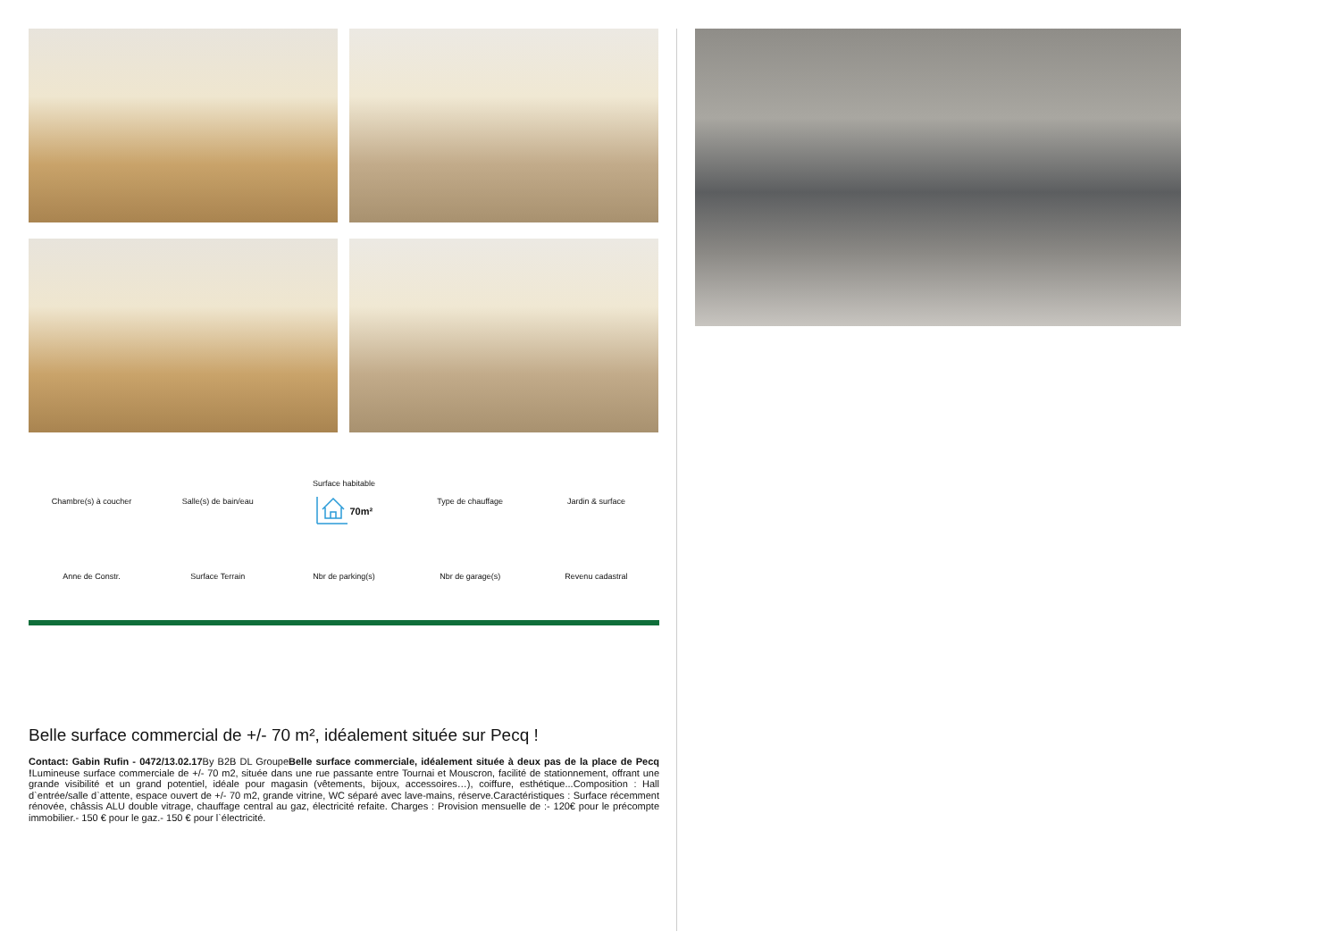Chambre(s) à coucher
Salle(s) de bain/eau
Surface habitable
70m²
Type de chauffage
Jardin & surface
Anne de Constr.
Surface Terrain
Nbr de parking(s)
Nbr de garage(s)
Revenu cadastral
Belle surface commercial de +/- 70 m², idéalement située sur Pecq !
Contact: Gabin Rufin - 0472/13.02.17 By B2B DL GroupeBelle surface commerciale, idéalement située à deux pas de la place de Pecq !Lumineuse surface commerciale de +/- 70 m2, située dans une rue passante entre Tournai et Mouscron, facilité de stationnement, offrant une grande visibilité et un grand potentiel, idéale pour magasin (vêtements, bijoux, accessoires…), coiffure, esthétique...Composition : Hall d`entrée/salle d`attente, espace ouvert de +/- 70 m2, grande vitrine, WC séparé avec lave-mains, réserve.Caractéristiques : Surface récemment rénovée, châssis ALU double vitrage, chauffage central au gaz, électricité refaite. Charges : Provision mensuelle de :- 120€ pour le précompte immobilier.- 150 € pour le gaz.- 150 € pour l`électricité.